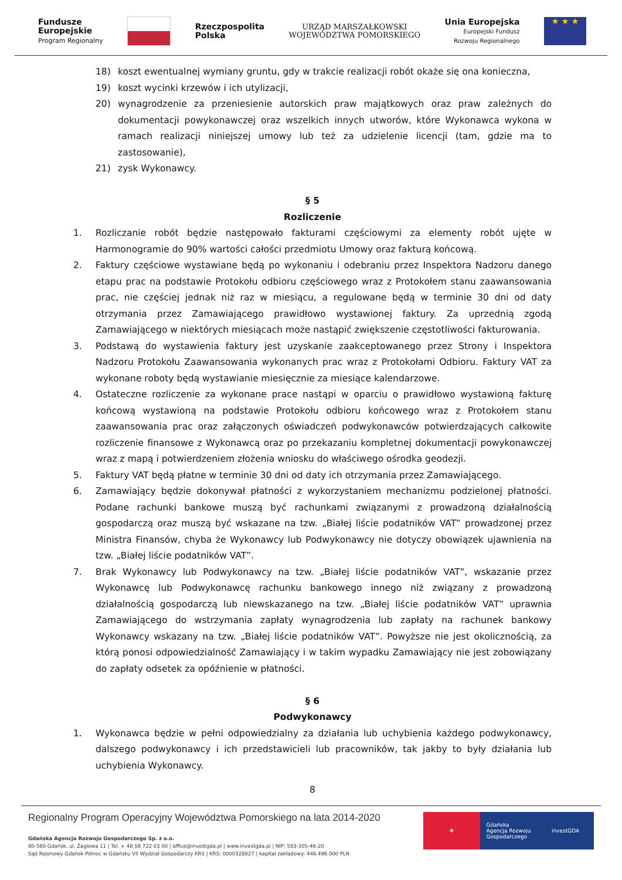Fundusze
Europejskie
Program Regionalny
Rzeczpospolita
Polska
URZĄD MARSZAŁKOWSKI
WOJEWÓDZTWA POMORSKIEGO
Unia Europejska
Europejski Fundusz
Rozwoju Regionalnego
★ ★ ★
18) koszt ewentualnej wymiany gruntu, gdy w trakcie realizacji robót okaże się ona konieczna,
19) koszt wycinki krzewów i ich utylizacji,
20) wynagrodzenie za przeniesienie autorskich praw majątkowych oraz praw zależnych do dokumentacji powykonawczej oraz wszelkich innych utworów, które Wykonawca wykona w ramach realizacji niniejszej umowy lub też za udzielenie licencji (tam, gdzie ma to zastosowanie),
21) zysk Wykonawcy.
§ 5
Rozliczenie
1. Rozliczanie robót będzie następowało fakturami częściowymi za elementy robót ujęte w Harmonogramie do 90% wartości całości przedmiotu Umowy oraz fakturą końcową.
2. Faktury częściowe wystawiane będą po wykonaniu i odebraniu przez Inspektora Nadzoru danego etapu prac na podstawie Protokołu odbioru częściowego wraz z Protokołem stanu zaawansowania prac, nie częściej jednak niż raz w miesiącu, a regulowane będą w terminie 30 dni od daty otrzymania przez Zamawiającego prawidłowo wystawionej faktury. Za uprzednią zgodą Zamawiającego w niektórych miesiącach może nastąpić zwiększenie częstotliwości fakturowania.
3. Podstawą do wystawienia faktury jest uzyskanie zaakceptowanego przez Strony i Inspektora Nadzoru Protokołu Zaawansowania wykonanych prac wraz z Protokołami Odbioru. Faktury VAT za wykonane roboty będą wystawianie miesięcznie za miesiące kalendarzowe.
4. Ostateczne rozliczenie za wykonane prace nastąpi w oparciu o prawidłowo wystawioną fakturę końcową wystawioną na podstawie Protokołu odbioru końcowego wraz z Protokołem stanu zaawansowania prac oraz załączonych oświadczeń podwykonawców potwierdzających całkowite rozliczenie finansowe z Wykonawcą oraz po przekazaniu kompletnej dokumentacji powykonawczej wraz z mapą i potwierdzeniem złożenia wniosku do właściwego ośrodka geodezji.
5. Faktury VAT będą płatne w terminie 30 dni od daty ich otrzymania przez Zamawiającego.
6. Zamawiający będzie dokonywał płatności z wykorzystaniem mechanizmu podzielonej płatności. Podane rachunki bankowe muszą być rachunkami związanymi z prowadzoną działalnością gospodarczą oraz muszą być wskazane na tzw. „Białej liście podatników VAT” prowadzonej przez Ministra Finansów, chyba że Wykonawcy lub Podwykonawcy nie dotyczy obowiązek ujawnienia na tzw. „Białej liście podatników VAT”.
7. Brak Wykonawcy lub Podwykonawcy na tzw. „Białej liście podatników VAT”, wskazanie przez Wykonawcę lub Podwykonawcę rachunku bankowego innego niż związany z prowadzoną działalnością gospodarczą lub niewskazanego na tzw. „Białej liście podatników VAT” uprawnia Zamawiającego do wstrzymania zapłaty wynagrodzenia lub zapłaty na rachunek bankowy Wykonawcy wskazany na tzw. „Białej liście podatników VAT”. Powyższe nie jest okolicznością, za którą ponosi odpowiedzialność Zamawiający i w takim wypadku Zamawiający nie jest zobowiązany do zapłaty odsetek za opóźnienie w płatności.
§ 6
Podwykonawcy
1. Wykonawca będzie w pełni odpowiedzialny za działania lub uchybienia każdego podwykonawcy, dalszego podwykonawcy i ich przedstawicieli lub pracowników, tak jakby to były działania lub uchybienia Wykonawcy.
8
Regionalny Program Operacyjny Województwa Pomorskiego na lata 2014-2020
Gdańska Agencja Rozwoju Gospodarczego Sp. z o.o.
80-560 Gdańsk, ul. Żaglowa 11 | Tel. + 48 58 722 03 00 | office@investgda.pl | www.investgda.pl | NIP: 583-305-46-20
Sąd Rejonowy Gdańsk-Północ w Gdańsku VII Wydział Gospodarczy KRS | KRS: 0000328827 | kapitał zakładowy: 446.496.000 PLN
❖ Gdańska
Agencja Rozwoju
Gospodarczego
investGDA